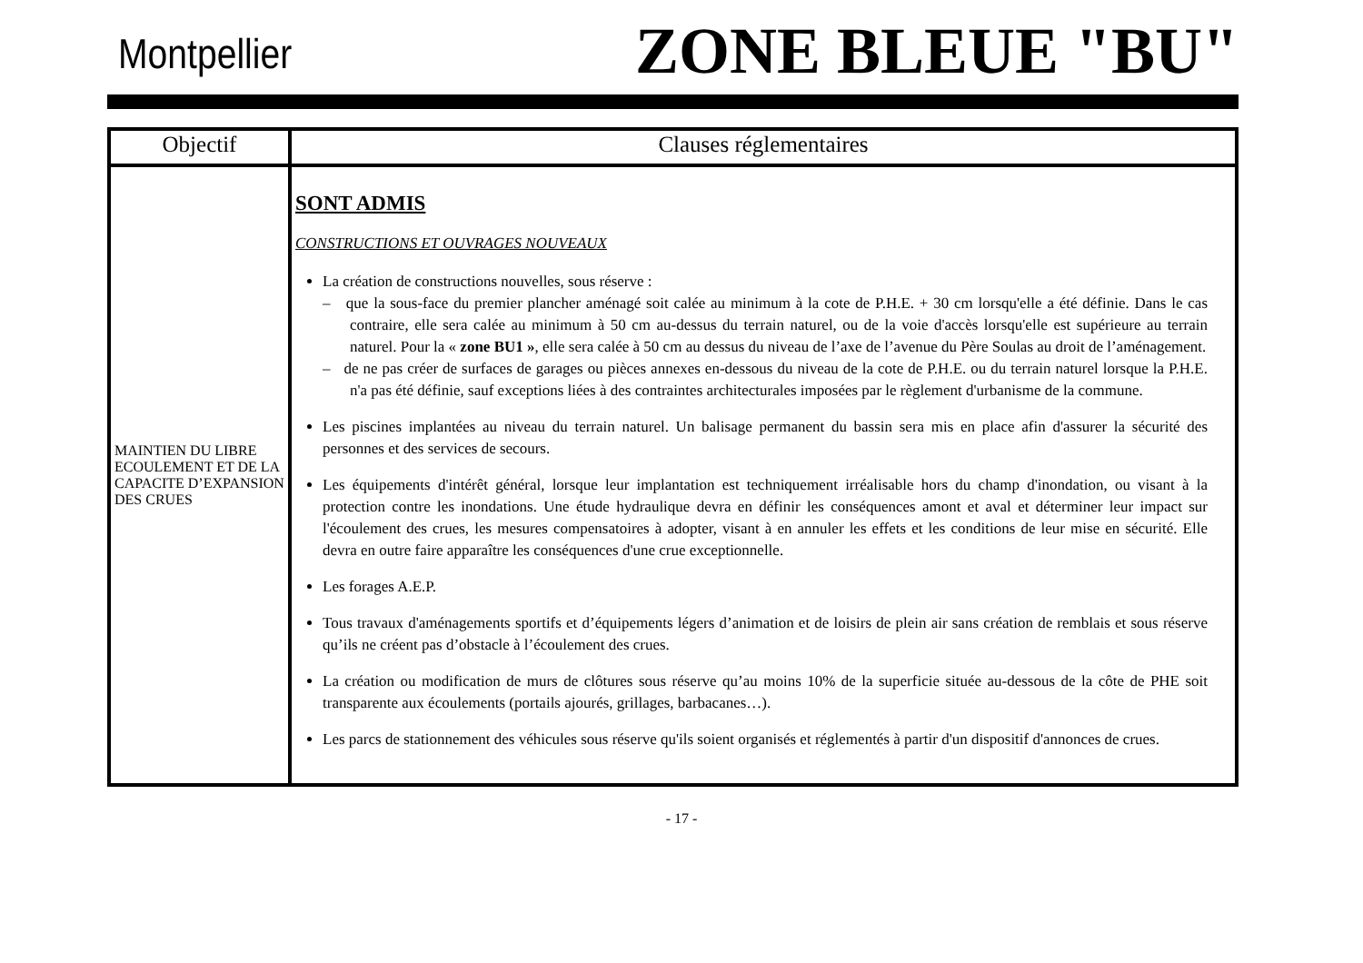Montpellier
ZONE BLEUE "BU"
| Objectif | Clauses réglementaires |
| --- | --- |
| MAINTIEN DU LIBRE ECOULEMENT ET DE LA CAPACITE D’EXPANSION DES CRUES | SONT ADMIS CONSTRUCTIONS ET OUVRAGES NOUVEAUX La création de constructions nouvelles, sous réserve : – que la sous-face du premier plancher aménagé soit calée au minimum à la cote de P.H.E. + 30 cm lorsqu'elle a été définie. Dans le cas contraire, elle sera calée au minimum à 50 cm au-dessus du terrain naturel, ou de la voie d'accès lorsqu'elle est supérieure au terrain naturel. Pour la « zone BU1 » , elle sera calée à 50 cm au dessus du niveau de l’axe de l’avenue du Père Soulas au droit de l’aménagement. – de ne pas créer de surfaces de garages ou pièces annexes en-dessous du niveau de la cote de P.H.E. ou du terrain naturel lorsque la P.H.E. n'a pas été définie, sauf exceptions liées à des contraintes architecturales imposées par le règlement d'urbanisme de la commune. Les piscines implantées au niveau du terrain naturel. Un balisage permanent du bassin sera mis en place afin d'assurer la sécurité des personnes et des services de secours. Les équipements d'intérêt général, lorsque leur implantation est techniquement irréalisable hors du champ d'inondation, ou visant à la protection contre les inondations. Une étude hydraulique devra en définir les conséquences amont et aval et déterminer leur impact sur l'écoulement des crues, les mesures compensatoires à adopter, visant à en annuler les effets et les conditions de leur mise en sécurité. Elle devra en outre faire apparaître les conséquences d'une crue exceptionnelle. Les forages A.E.P. Tous travaux d'aménagements sportifs et d’équipements légers d’animation et de loisirs de plein air sans création de remblais et sous réserve qu’ils ne créent pas d’obstacle à l’écoulement des crues. La création ou modification de murs de clôtures sous réserve qu’au moins 10% de la superficie située au-dessous de la côte de PHE soit transparente aux écoulements (portails ajourés, grillages, barbacanes…). Les parcs de stationnement des véhicules sous réserve qu'ils soient organisés et réglementés à partir d'un dispositif d'annonces de crues. |
- 17 -